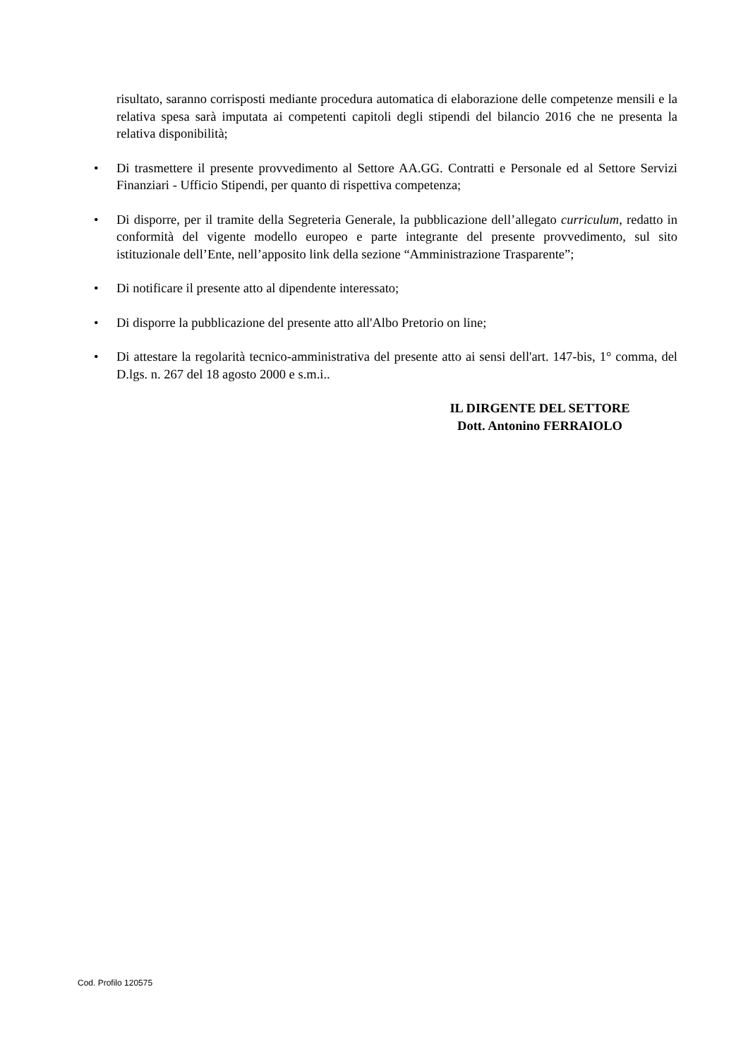risultato, saranno corrisposti mediante procedura automatica di elaborazione delle competenze mensili e la relativa spesa sarà imputata ai competenti capitoli degli stipendi del bilancio 2016 che ne presenta la relativa disponibilità;
•
Di trasmettere il presente provvedimento al Settore AA.GG. Contratti e Personale ed al Settore Servizi Finanziari - Ufficio Stipendi, per quanto di rispettiva competenza;
•
Di disporre, per il tramite della Segreteria Generale, la pubblicazione dell’allegato curriculum, redatto in conformità del vigente modello europeo e parte integrante del presente provvedimento, sul sito istituzionale dell’Ente, nell’apposito link della sezione “Amministrazione Trasparente”;
•
Di notificare il presente atto al dipendente interessato;
•
Di disporre la pubblicazione del presente atto all'Albo Pretorio on line;
•
Di attestare la regolarità tecnico-amministrativa del presente atto ai sensi dell'art. 147-bis, 1° comma, del D.lgs. n. 267 del 18 agosto 2000 e s.m.i..
IL DIRGENTE DEL SETTORE
Dott. Antonino FERRAIOLO
Cod. Profilo 120575